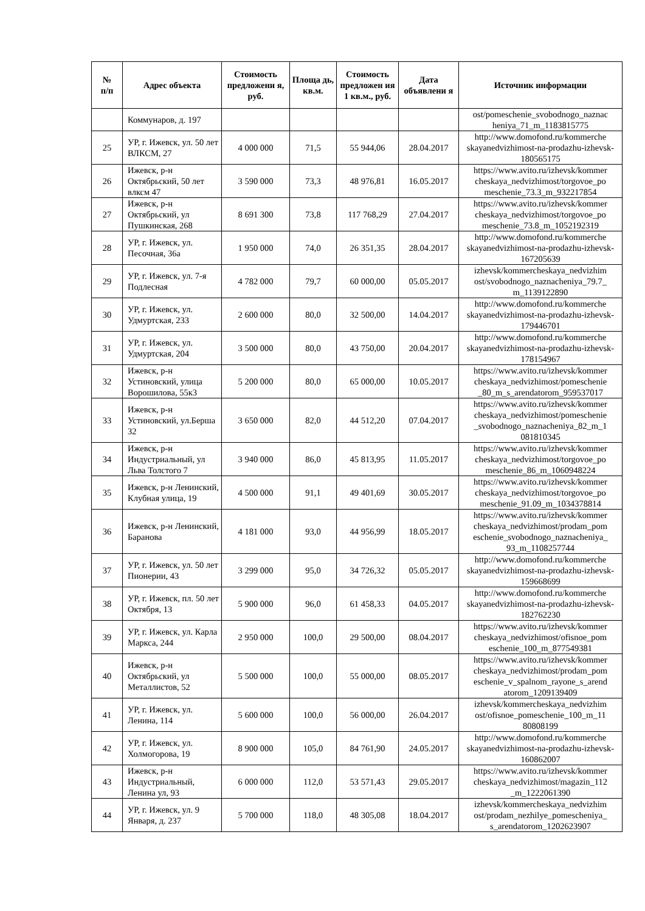| № п/п | Адрес объекта | Стоимость предложени я, руб. | Площа дь, кв.м. | Стоимость предложен ия 1 кв.м., руб. | Дата объявлени я | Источник информации |
| --- | --- | --- | --- | --- | --- | --- |
| | Коммунаров, д. 197 | | | | | ost/pomeschenie_svobodnogo_naznac heniya_71_m_1183815775 |
| 25 | УР, г. Ижевск, ул. 50 лет ВЛКСМ, 27 | 4 000 000 | 71,5 | 55 944,06 | 28.04.2017 | http://www.domofond.ru/kommerche skayanedvizhimost-na-prodazhu-izhevsk-180565175 |
| 26 | Ижевск, р-н Октябрьский, 50 лет влксм 47 | 3 590 000 | 73,3 | 48 976,81 | 16.05.2017 | https://www.avito.ru/izhevsk/kommer cheskaya_nedvizhimost/torgovoe_po meschenie_73.3_m_932217854 |
| 27 | Ижевск, р-н Октябрьский, ул Пушкинская, 268 | 8 691 300 | 73,8 | 117 768,29 | 27.04.2017 | https://www.avito.ru/izhevsk/kommer cheskaya_nedvizhimost/torgovoe_po meschenie_73.8_m_1052192319 |
| 28 | УР, г. Ижевск, ул. Песочная, 36а | 1 950 000 | 74,0 | 26 351,35 | 28.04.2017 | http://www.domofond.ru/kommerche skayanedvizhimost-na-prodazhu-izhevsk-167205639 |
| 29 | УР, г. Ижевск, ул. 7-я Подлесная | 4 782 000 | 79,7 | 60 000,00 | 05.05.2017 | izhevsk/kommercheskaya_nedvizhim ost/svobodnogo_naznacheniya_79.7_ m_1139122890 |
| 30 | УР, г. Ижевск, ул. Удмуртская, 233 | 2 600 000 | 80,0 | 32 500,00 | 14.04.2017 | http://www.domofond.ru/kommerche skayanedvizhimost-na-prodazhu-izhevsk-179446701 |
| 31 | УР, г. Ижевск, ул. Удмуртская, 204 | 3 500 000 | 80,0 | 43 750,00 | 20.04.2017 | http://www.domofond.ru/kommerche skayanedvizhimost-na-prodazhu-izhevsk-178154967 |
| 32 | Ижевск, р-н Устиновский, улица Ворошилова, 55к3 | 5 200 000 | 80,0 | 65 000,00 | 10.05.2017 | https://www.avito.ru/izhevsk/kommer cheskaya_nedvizhimost/pomeschenie _80_m_s_arendatorom_959537017 |
| 33 | Ижевск, р-н Устиновский, ул.Берша 32 | 3 650 000 | 82,0 | 44 512,20 | 07.04.2017 | https://www.avito.ru/izhevsk/kommer cheskaya_nedvizhimost/pomeschenie _svobodnogo_naznacheniya_82_m_1 081810345 |
| 34 | Ижевск, р-н Индустриальный, ул Льва Толстого 7 | 3 940 000 | 86,0 | 45 813,95 | 11.05.2017 | https://www.avito.ru/izhevsk/kommer cheskaya_nedvizhimost/torgovoe_po meschenie_86_m_1060948224 |
| 35 | Ижевск, р-н Ленинский, Клубная улица, 19 | 4 500 000 | 91,1 | 49 401,69 | 30.05.2017 | https://www.avito.ru/izhevsk/kommer cheskaya_nedvizhimost/torgovoe_po meschenie_91.09_m_1034378814 |
| 36 | Ижевск, р-н Ленинский, Баранова | 4 181 000 | 93,0 | 44 956,99 | 18.05.2017 | https://www.avito.ru/izhevsk/kommer cheskaya_nedvizhimost/prodam_pom eschenie_svobodnogo_naznacheniya_ 93_m_1108257744 |
| 37 | УР, г. Ижевск, ул. 50 лет Пионерии, 43 | 3 299 000 | 95,0 | 34 726,32 | 05.05.2017 | http://www.domofond.ru/kommerche skayanedvizhimost-na-prodazhu-izhevsk-159668699 |
| 38 | УР, г. Ижевск, пл. 50 лет Октября, 13 | 5 900 000 | 96,0 | 61 458,33 | 04.05.2017 | http://www.domofond.ru/kommerche skayanedvizhimost-na-prodazhu-izhevsk-182762230 |
| 39 | УР, г. Ижевск, ул. Карла Маркса, 244 | 2 950 000 | 100,0 | 29 500,00 | 08.04.2017 | https://www.avito.ru/izhevsk/kommer cheskaya_nedvizhimost/ofisnoe_pom eschenie_100_m_877549381 |
| 40 | Ижевск, р-н Октябрьский, ул Металлистов, 52 | 5 500 000 | 100,0 | 55 000,00 | 08.05.2017 | https://www.avito.ru/izhevsk/kommer cheskaya_nedvizhimost/prodam_pom eschenie_v_spalnom_rayone_s_arend atorom_1209139409 |
| 41 | УР, г. Ижевск, ул. Ленина, 114 | 5 600 000 | 100,0 | 56 000,00 | 26.04.2017 | izhevsk/kommercheskaya_nedvizhim ost/ofisnoe_pomeschenie_100_m_11 80808199 |
| 42 | УР, г. Ижевск, ул. Холмогорова, 19 | 8 900 000 | 105,0 | 84 761,90 | 24.05.2017 | http://www.domofond.ru/kommerche skayanedvizhimost-na-prodazhu-izhevsk-160862007 |
| 43 | Ижевск, р-н Индустриальный, Ленина ул, 93 | 6 000 000 | 112,0 | 53 571,43 | 29.05.2017 | https://www.avito.ru/izhevsk/kommer cheskaya_nedvizhimost/magazin_112 _m_1222061390 |
| 44 | УР, г. Ижевск, ул. 9 Января, д. 237 | 5 700 000 | 118,0 | 48 305,08 | 18.04.2017 | izhevsk/kommercheskaya_nedvizhim ost/prodam_nezhilye_pomescheniya_ s_arendatorom_1202623907 |